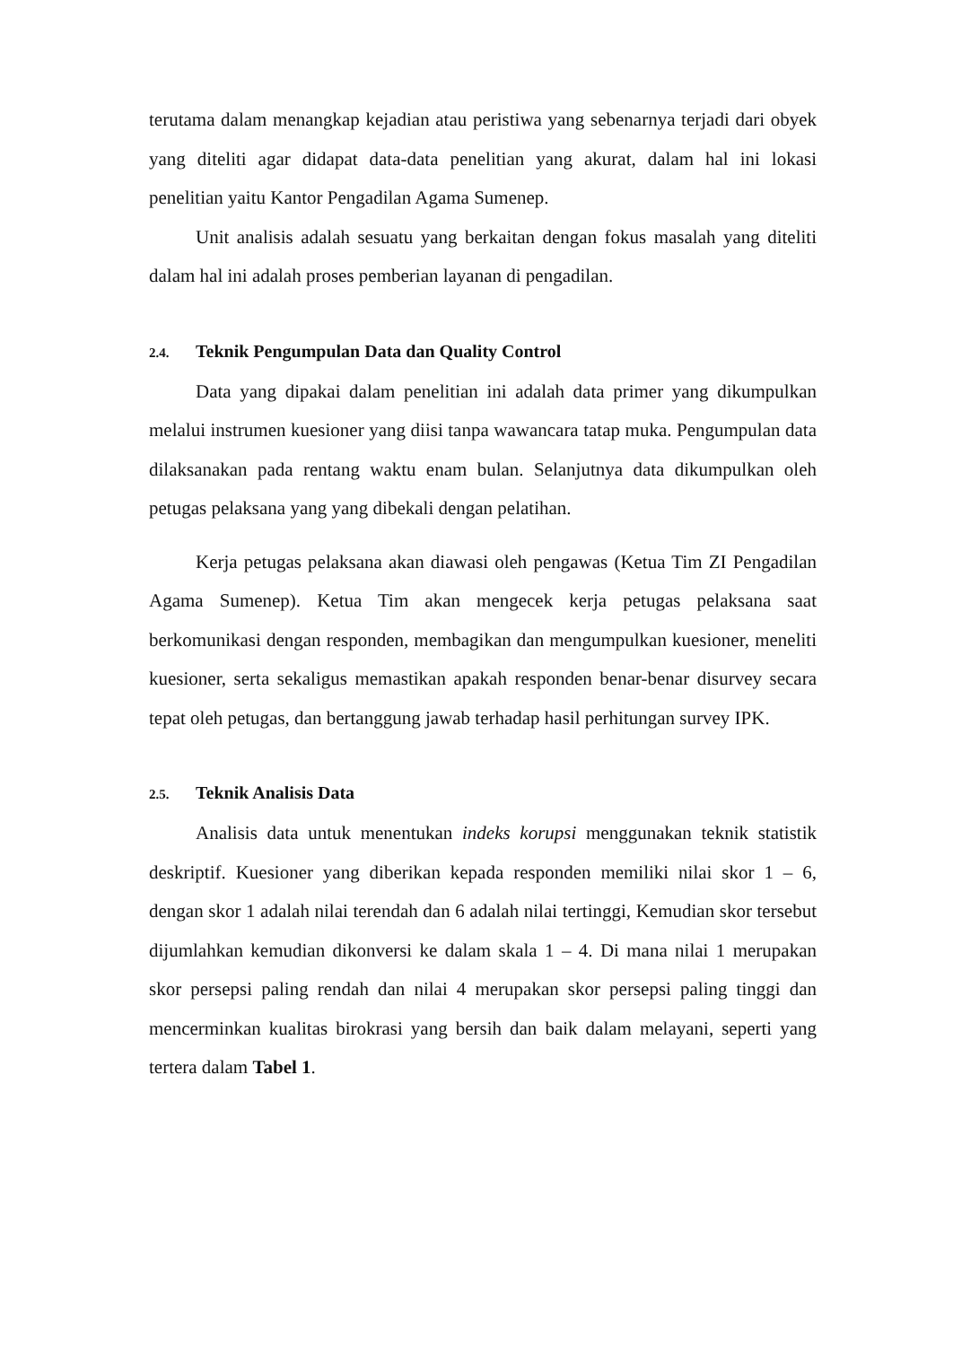terutama dalam menangkap kejadian atau peristiwa yang sebenarnya terjadi dari obyek yang diteliti agar didapat data-data penelitian yang akurat, dalam hal ini lokasi penelitian yaitu Kantor Pengadilan Agama Sumenep.
Unit analisis adalah sesuatu yang berkaitan dengan fokus masalah yang diteliti dalam hal ini adalah proses pemberian layanan di pengadilan.
2.4. Teknik Pengumpulan Data dan Quality Control
Data yang dipakai dalam penelitian ini adalah data primer yang dikumpulkan melalui instrumen kuesioner yang diisi tanpa wawancara tatap muka. Pengumpulan data dilaksanakan pada rentang waktu enam bulan. Selanjutnya data dikumpulkan oleh petugas pelaksana yang yang dibekali dengan pelatihan.
Kerja petugas pelaksana akan diawasi oleh pengawas (Ketua Tim ZI Pengadilan Agama Sumenep). Ketua Tim akan mengecek kerja petugas pelaksana saat berkomunikasi dengan responden, membagikan dan mengumpulkan kuesioner, meneliti kuesioner, serta sekaligus memastikan apakah responden benar-benar disurvey secara tepat oleh petugas, dan bertanggung jawab terhadap hasil perhitungan survey IPK.
2.5. Teknik Analisis Data
Analisis data untuk menentukan indeks korupsi menggunakan teknik statistik deskriptif. Kuesioner yang diberikan kepada responden memiliki nilai skor 1 – 6, dengan skor 1 adalah nilai terendah dan 6 adalah nilai tertinggi, Kemudian skor tersebut dijumlahkan kemudian dikonversi ke dalam skala 1 – 4. Di mana nilai 1 merupakan skor persepsi paling rendah dan nilai 4 merupakan skor persepsi paling tinggi dan mencerminkan kualitas birokrasi yang bersih dan baik dalam melayani, seperti yang tertera dalam Tabel 1.